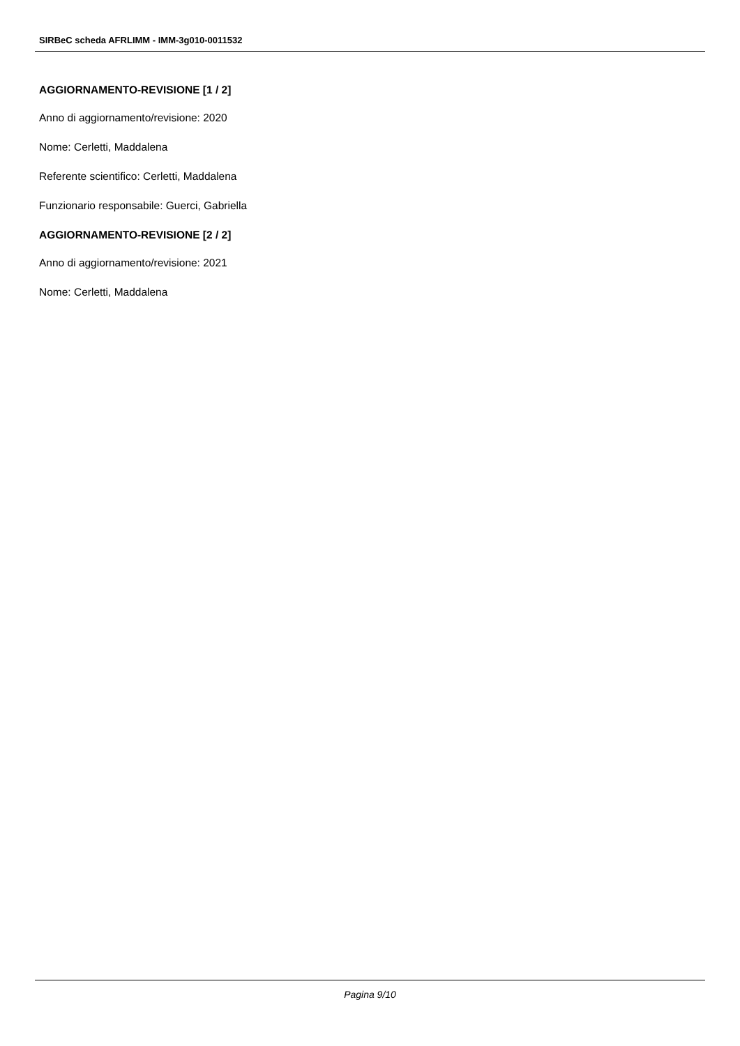SIRBeC scheda AFRLIMM - IMM-3g010-0011532
AGGIORNAMENTO-REVISIONE [1 / 2]
Anno di aggiornamento/revisione: 2020
Nome: Cerletti, Maddalena
Referente scientifico: Cerletti, Maddalena
Funzionario responsabile: Guerci, Gabriella
AGGIORNAMENTO-REVISIONE [2 / 2]
Anno di aggiornamento/revisione: 2021
Nome: Cerletti, Maddalena
Pagina 9/10